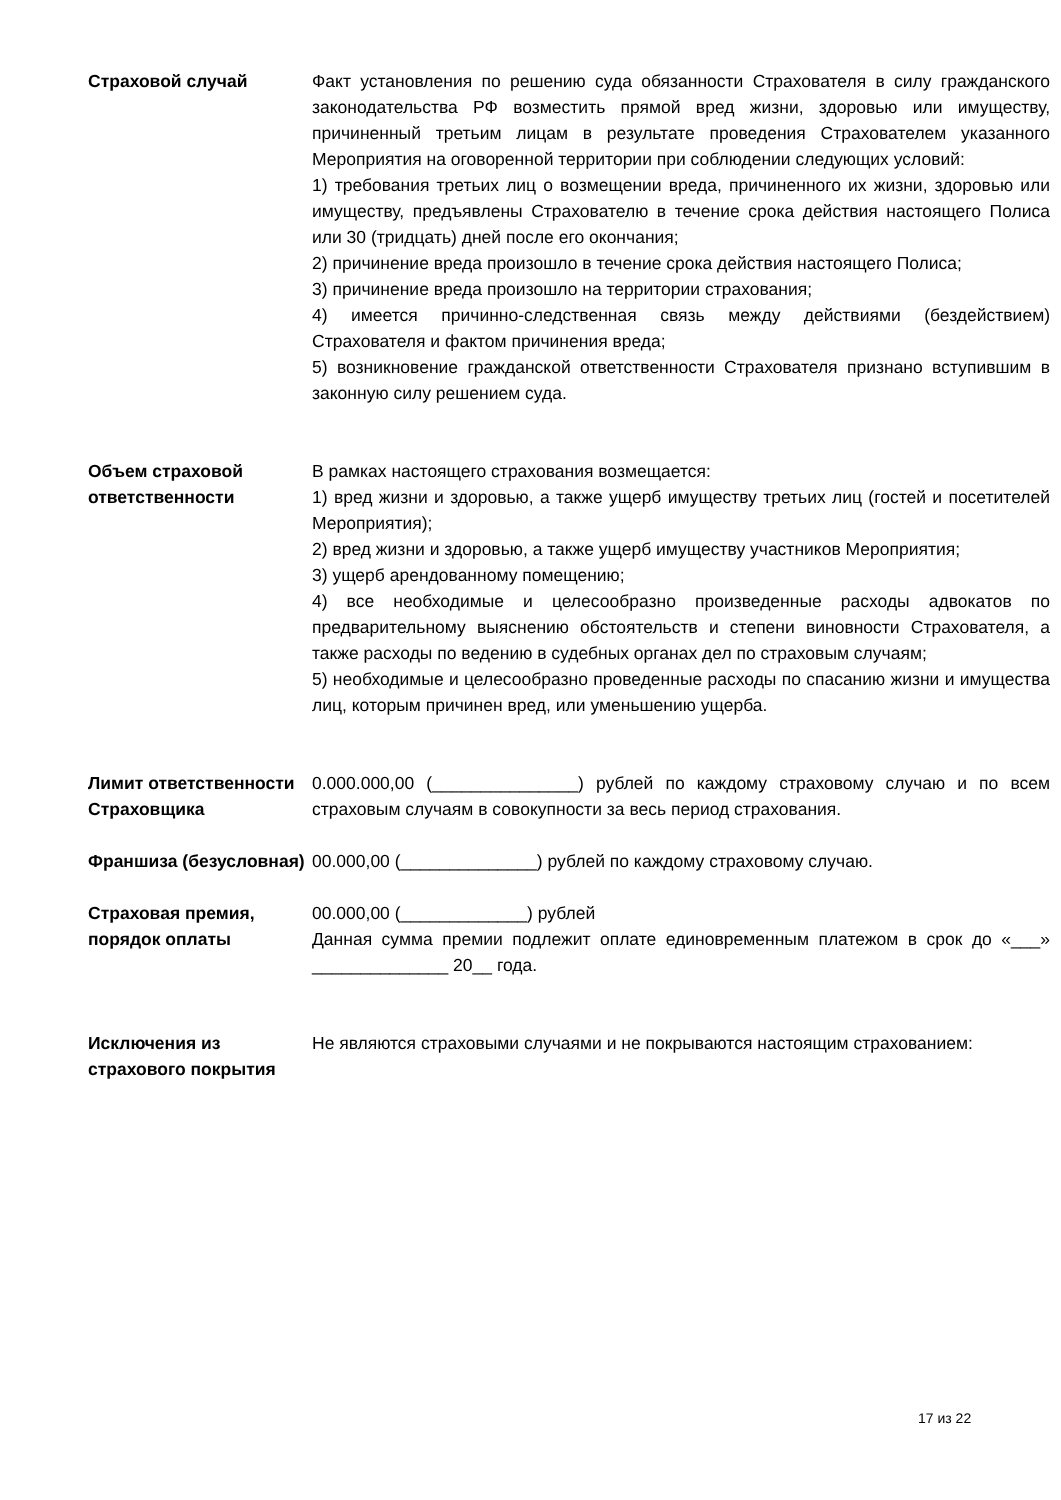Страховой случай Факт установления по решению суда обязанности Страхователя в силу гражданского законодательства РФ возместить прямой вред жизни, здоровью или имуществу, причиненный третьим лицам в результате проведения Страхователем указанного Мероприятия на оговоренной территории при соблюдении следующих условий:
1) требования третьих лиц о возмещении вреда, причиненного их жизни, здоровью или имуществу, предъявлены Страхователю в течение срока действия настоящего Полиса или 30 (тридцать) дней после его окончания;
2) причинение вреда произошло в течение срока действия настоящего Полиса;
3) причинение вреда произошло на территории страхования;
4) имеется причинно-следственная связь между действиями (бездействием) Страхователя и фактом причинения вреда;
5) возникновение гражданской ответственности Страхователя признано вступившим в законную силу решением суда.
Объем страховой ответственности
В рамках настоящего страхования возмещается:
1) вред жизни и здоровью, а также ущерб имуществу третьих лиц (гостей и посетителей Мероприятия);
2) вред жизни и здоровью, а также ущерб имуществу участников Мероприятия;
3) ущерб арендованному помещению;
4) все необходимые и целесообразно произведенные расходы адвокатов по предварительному выяснению обстоятельств и степени виновности Страхователя, а также расходы по ведению в судебных органах дел по страховым случаям;
5) необходимые и целесообразно проведенные расходы по спасанию жизни и имущества лиц, которым причинен вред, или уменьшению ущерба.
Лимит ответственности Страховщика
0.000.000,00 (_______________) рублей по каждому страховому случаю и по всем страховым случаям в совокупности за весь период страхования.
Франшиза (безусловная)
00.000,00 (______________) рублей по каждому страховому случаю.
Страховая премия, порядок оплаты
00.000,00 (_____________) рублей
Данная сумма премии подлежит оплате единовременным платежом в срок до «___» ______________ 20__ года.
Исключения из страхового покрытия
Не являются страховыми случаями и не покрываются настоящим страхованием:
17 из 22